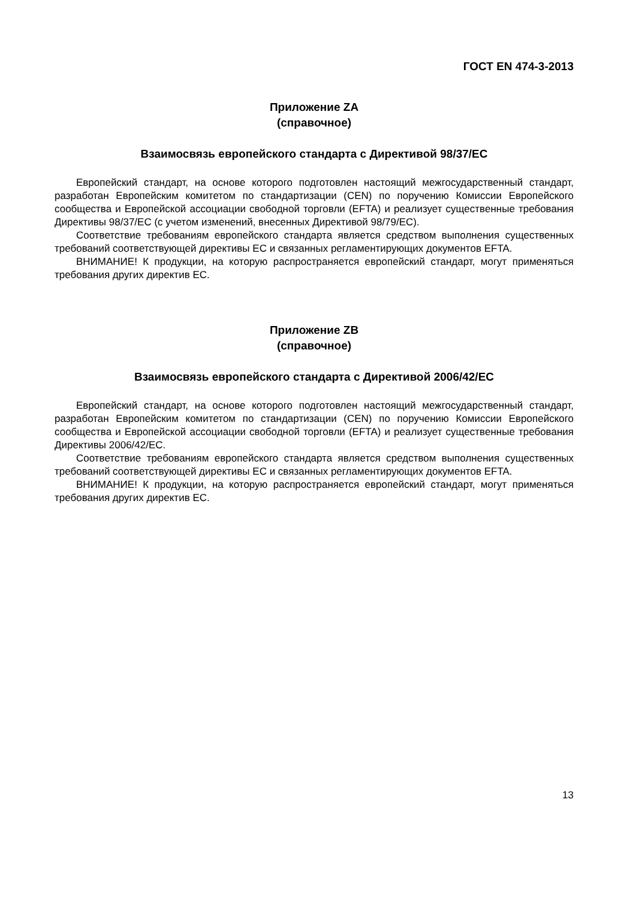ГОСТ EN 474-3-2013
Приложение ZA
(справочное)
Взаимосвязь европейского стандарта с Директивой 98/37/ЕС
Европейский стандарт, на основе которого подготовлен настоящий межгосударственный стандарт, разработан Европейским комитетом по стандартизации (CEN) по поручению Комиссии Европейского сообщества и Европейской ассоциации свободной торговли (EFTA) и реализует существенные требования Директивы 98/37/ЕС (с учетом изменений, внесенных Директивой 98/79/ЕС).
Соответствие требованиям европейского стандарта является средством выполнения существенных требований соответствующей директивы ЕС и связанных регламентирующих документов EFTA.
ВНИМАНИЕ! К продукции, на которую распространяется европейский стандарт, могут применяться требования других директив ЕС.
Приложение ZB
(справочное)
Взаимосвязь европейского стандарта с Директивой 2006/42/ЕС
Европейский стандарт, на основе которого подготовлен настоящий межгосударственный стандарт, разработан Европейским комитетом по стандартизации (CEN) по поручению Комиссии Европейского сообщества и Европейской ассоциации свободной торговли (EFTA) и реализует существенные требования Директивы 2006/42/ЕС.
Соответствие требованиям европейского стандарта является средством выполнения существенных требований соответствующей директивы ЕС и связанных регламентирующих документов EFTA.
ВНИМАНИЕ! К продукции, на которую распространяется европейский стандарт, могут применяться требования других директив ЕС.
13